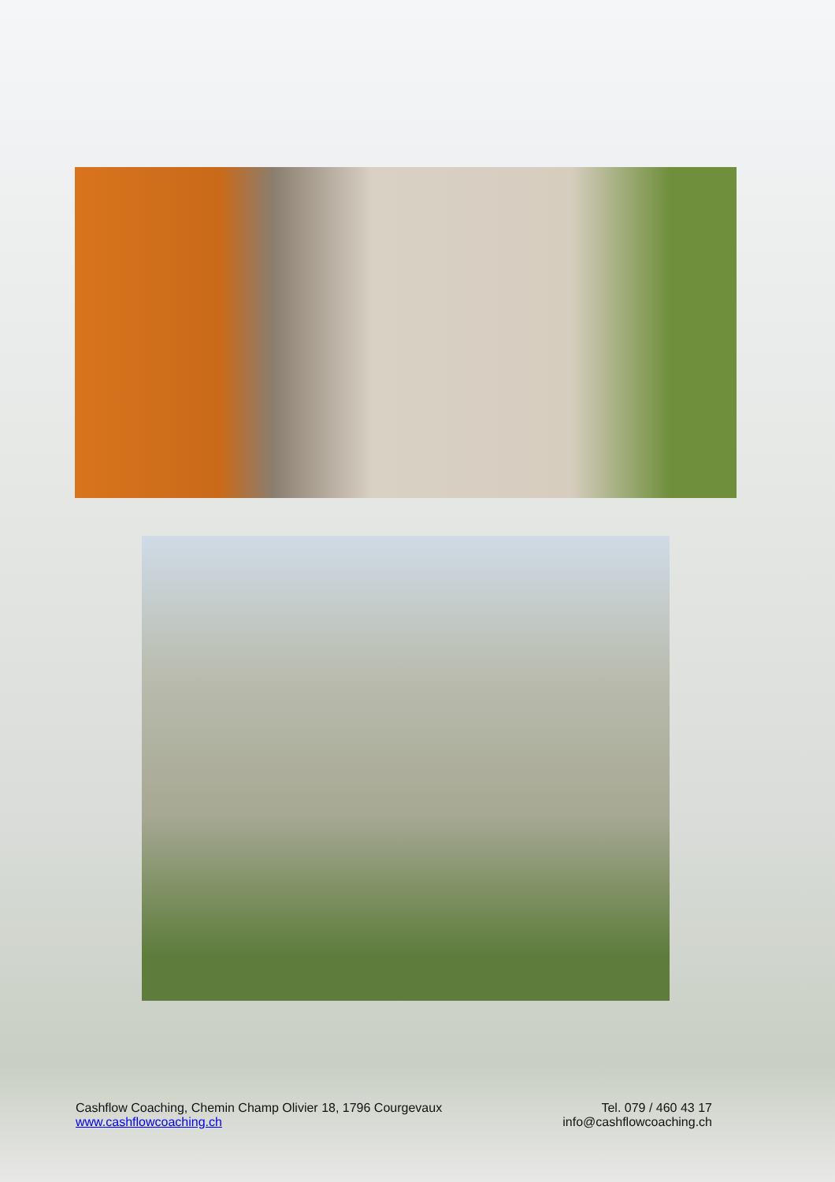Cashflow Coaching, Chemin Champ Olivier 18, 1796 Courgevaux
www.cashflowcoaching.ch
Tel. 079 / 460 43 17
info@cashflowcoaching.ch